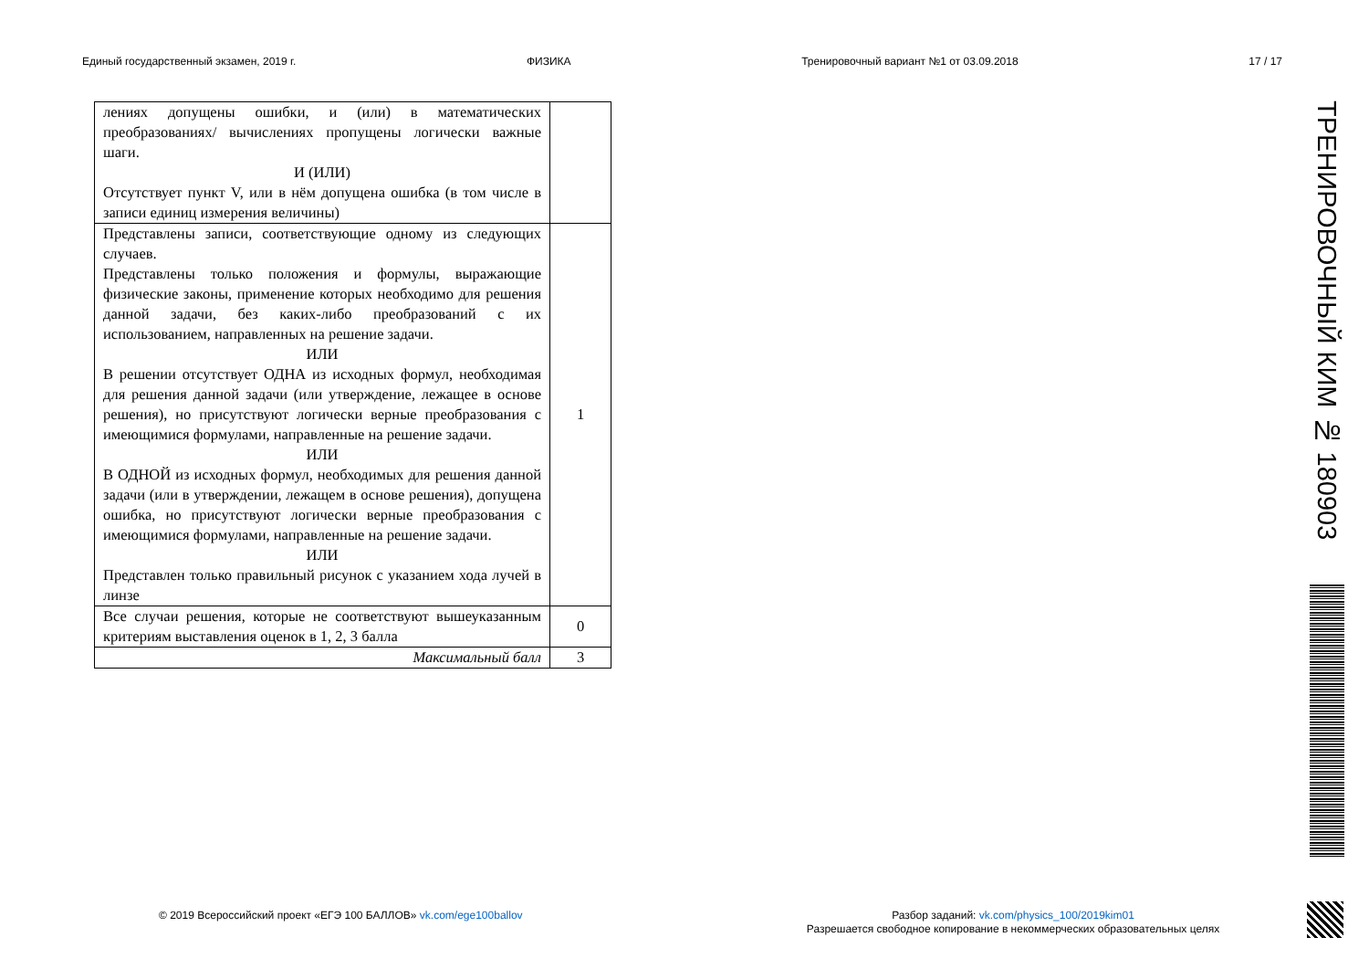Единый государственный экзамен, 2019 г. ФИЗИКА Тренировочный вариант №1 от 03.09.2018 17 / 17
| лениях допущены ошибки, и (или) в математических преобразованиях/ вычислениях пропущены логически важные шаги. И (ИЛИ) Отсутствует пункт V, или в нём допущена ошибка (в том числе в записи единиц измерения величины) | |
| Представлены записи, соответствующие одному из следующих случаев. Представлены только положения и формулы, выражающие физические законы, применение которых необходимо для решения данной задачи, без каких-либо преобразований с их использованием, направленных на решение задачи. ИЛИ В решении отсутствует ОДНА из исходных формул, необходимая для решения данной задачи (или утверждение, лежащее в основе решения), но присутствуют логически верные преобразования с имеющимися формулами, направленные на решение задачи. ИЛИ В ОДНОЙ из исходных формул, необходимых для решения данной задачи (или в утверждении, лежащем в основе решения), допущена ошибка, но присутствуют логически верные преобразования с имеющимися формулами, направленные на решение задачи. ИЛИ Представлен только правильный рисунок с указанием хода лучей в линзе | 1 |
| Все случаи решения, которые не соответствуют вышеуказанным критериям выставления оценок в 1, 2, 3 балла | 0 |
| Максимальный балл | 3 |
ТРЕНИРОВОЧНЫЙ КИМ № 180903
© 2019 Всероссийский проект «ЕГЭ 100 БАЛЛОВ» vk.com/ege100ballov
Разбор заданий: vk.com/physics_100/2019kim01
Разрешается свободное копирование в некоммерческих образовательных целях